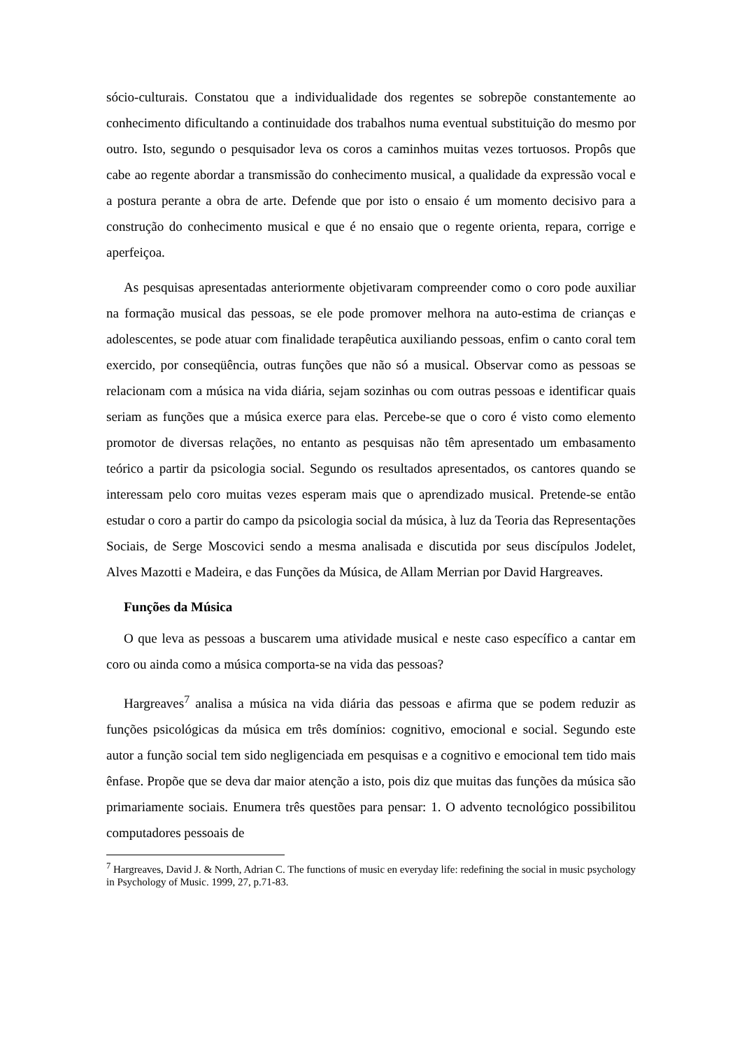sócio-culturais. Constatou que a individualidade dos regentes se sobrepõe constantemente ao conhecimento dificultando a continuidade dos trabalhos numa eventual substituição do mesmo por outro. Isto, segundo o pesquisador leva os coros a caminhos muitas vezes tortuosos. Propôs que cabe ao regente abordar a transmissão do conhecimento musical, a qualidade da expressão vocal e a postura perante a obra de arte. Defende que por isto o ensaio é um momento decisivo para a construção do conhecimento musical e que é no ensaio que o regente orienta, repara, corrige e aperfeiçoa.
As pesquisas apresentadas anteriormente objetivaram compreender como o coro pode auxiliar na formação musical das pessoas, se ele pode promover melhora na auto-estima de crianças e adolescentes, se pode atuar com finalidade terapêutica auxiliando pessoas, enfim o canto coral tem exercido, por conseqüência, outras funções que não só a musical. Observar como as pessoas se relacionam com a música na vida diária, sejam sozinhas ou com outras pessoas e identificar quais seriam as funções que a música exerce para elas. Percebe-se que o coro é visto como elemento promotor de diversas relações, no entanto as pesquisas não têm apresentado um embasamento teórico a partir da psicologia social. Segundo os resultados apresentados, os cantores quando se interessam pelo coro muitas vezes esperam mais que o aprendizado musical. Pretende-se então estudar o coro a partir do campo da psicologia social da música, à luz da Teoria das Representações Sociais, de Serge Moscovici sendo a mesma analisada e discutida por seus discípulos Jodelet, Alves Mazotti e Madeira, e das Funções da Música, de Allam Merrian por David Hargreaves.
Funções da Música
O que leva as pessoas a buscarem uma atividade musical e neste caso específico a cantar em coro ou ainda como a música comporta-se na vida das pessoas?
Hargreaves<sup>7</sup> analisa a música na vida diária das pessoas e afirma que se podem reduzir as funções psicológicas da música em três domínios: cognitivo, emocional e social. Segundo este autor a função social tem sido negligenciada em pesquisas e a cognitivo e emocional tem tido mais ênfase. Propõe que se deva dar maior atenção a isto, pois diz que muitas das funções da música são primariamente sociais. Enumera três questões para pensar: 1. O advento tecnológico possibilitou computadores pessoais de
<sup>7</sup> Hargreaves, David J. & North, Adrian C. The functions of music en everyday life: redefining the social in music psychology in Psychology of Music. 1999, 27, p.71-83.